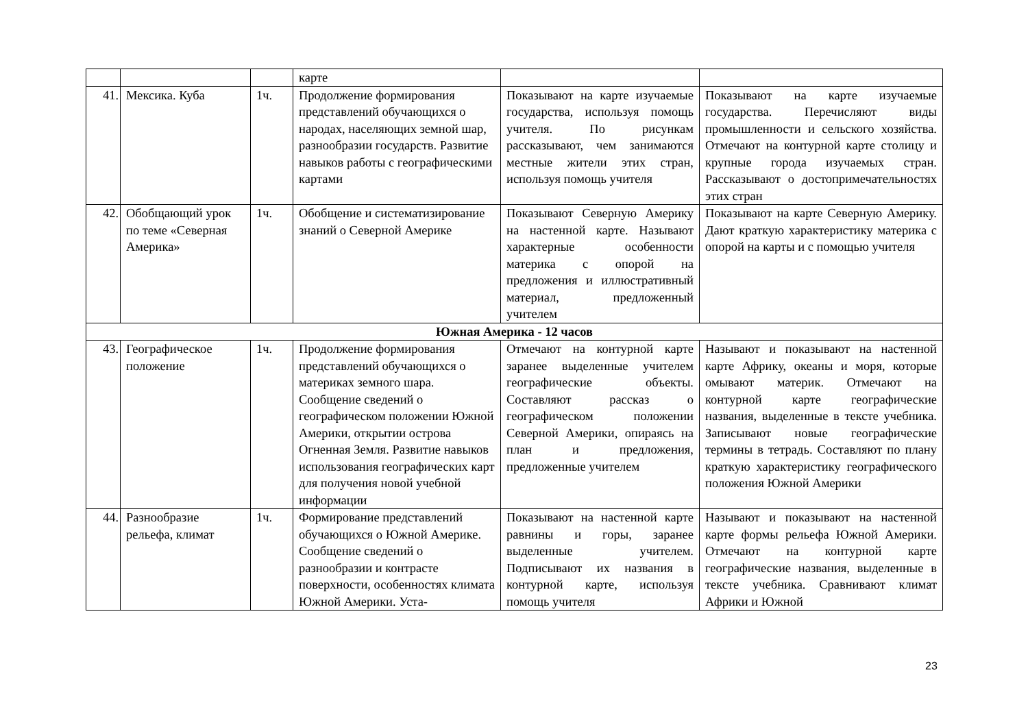| | | | карте | | |
| 41. | Мексика. Куба | 1ч. | Продолжение формирования представлений обучающихся о народах, населяющих земной шар, разнообразии государств. Развитие навыков работы с географическими картами | Показывают на карте изучаемые государства, используя помощь учителя. По рисункам рассказывают, чем занимаются местные жители этих стран, используя помощь учителя | Показывают на карте изучаемые государства. Перечисляют виды промышленности и сельского хозяйства. Отмечают на контурной карте столицу и крупные города изучаемых стран. Рассказывают о достопримечательностях этих стран |
| 42. | Обобщающий урок по теме «Северная Америка» | 1ч. | Обобщение и систематизирование знаний о Северной Америке | Показывают Северную Америку на настенной карте. Называют характерные особенности материка с опорой на предложения и иллюстративный материал, предложенный учителем | Показывают на карте Северную Америку. Дают краткую характеристику материка с опорой на карты и с помощью учителя |
| Южная Америка - 12 часов | | | | | |
| 43. | Географическое положение | 1ч. | Продолжение формирования представлений обучающихся о материках земного шара. Сообщение сведений о географическом положении Южной Америки, открытии острова Огненная Земля. Развитие навыков использования географических карт для получения новой учебной информации | Отмечают на контурной карте заранее выделенные учителем географические объекты. Составляют рассказ о географическом положении Северной Америки, опираясь на план и предложения, предложенные учителем | Называют и показывают на настенной карте Африку, океаны и моря, которые омывают материк. Отмечают на контурной карте географические названия, выделенные в тексте учебника. Записывают новые географические термины в тетрадь. Составляют по плану краткую характеристику географического положения Южной Америки |
| 44. | Разнообразие рельефа, климат | 1ч. | Формирование представлений обучающихся о Южной Америке. Сообщение сведений о разнообразии и контрасте поверхности, особенностях климата Южной Америки. Уста- | Показывают на настенной карте равнины и горы, заранее выделенные учителем. Подписывают их названия в контурной карте, используя помощь учителя | Называют и показывают на настенной карте формы рельефа Южной Америки. Отмечают на контурной карте географические названия, выделенные в тексте учебника. Сравнивают климат Африки и Южной |
23